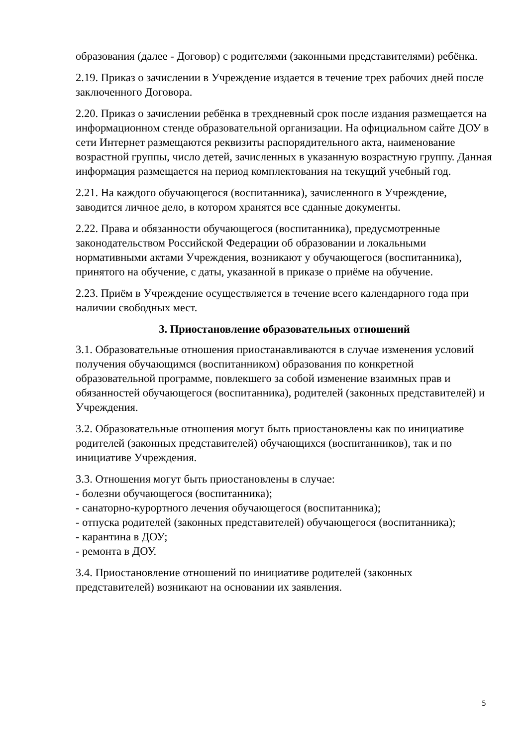образования (далее - Договор) с родителями (законными представителями) ребёнка.
2.19. Приказ о зачислении в Учреждение издается в течение трех рабочих дней после заключенного Договора.
2.20. Приказ о зачислении ребёнка в трехдневный срок после издания размещается на информационном стенде образовательной организации. На официальном сайте ДОУ в сети Интернет размещаются реквизиты распорядительного акта, наименование возрастной группы, число детей, зачисленных в указанную возрастную группу. Данная информация размещается на период комплектования на текущий учебный год.
2.21. На каждого обучающегося (воспитанника), зачисленного в Учреждение, заводится личное дело, в котором хранятся все сданные документы.
2.22. Права и обязанности обучающегося (воспитанника), предусмотренные законодательством Российской Федерации об образовании и локальными нормативными актами Учреждения, возникают у обучающегося (воспитанника), принятого на обучение, с даты, указанной в приказе о приёме на обучение.
2.23. Приём в Учреждение осуществляется в течение всего календарного года при наличии свободных мест.
3. Приостановление образовательных отношений
3.1. Образовательные отношения приостанавливаются в случае изменения условий получения обучающимся (воспитанником) образования по конкретной образовательной программе, повлекшего за собой изменение взаимных прав и обязанностей обучающегося (воспитанника), родителей (законных представителей) и Учреждения.
3.2. Образовательные отношения могут быть приостановлены как по инициативе родителей (законных представителей) обучающихся (воспитанников), так и по инициативе Учреждения.
3.3. Отношения могут быть приостановлены в случае:
- болезни обучающегося (воспитанника);
- санаторно-курортного лечения обучающегося (воспитанника);
- отпуска родителей (законных представителей) обучающегося (воспитанника);
- карантина в ДОУ;
- ремонта в ДОУ.
3.4. Приостановление отношений по инициативе родителей (законных представителей) возникают на основании их заявления.
5